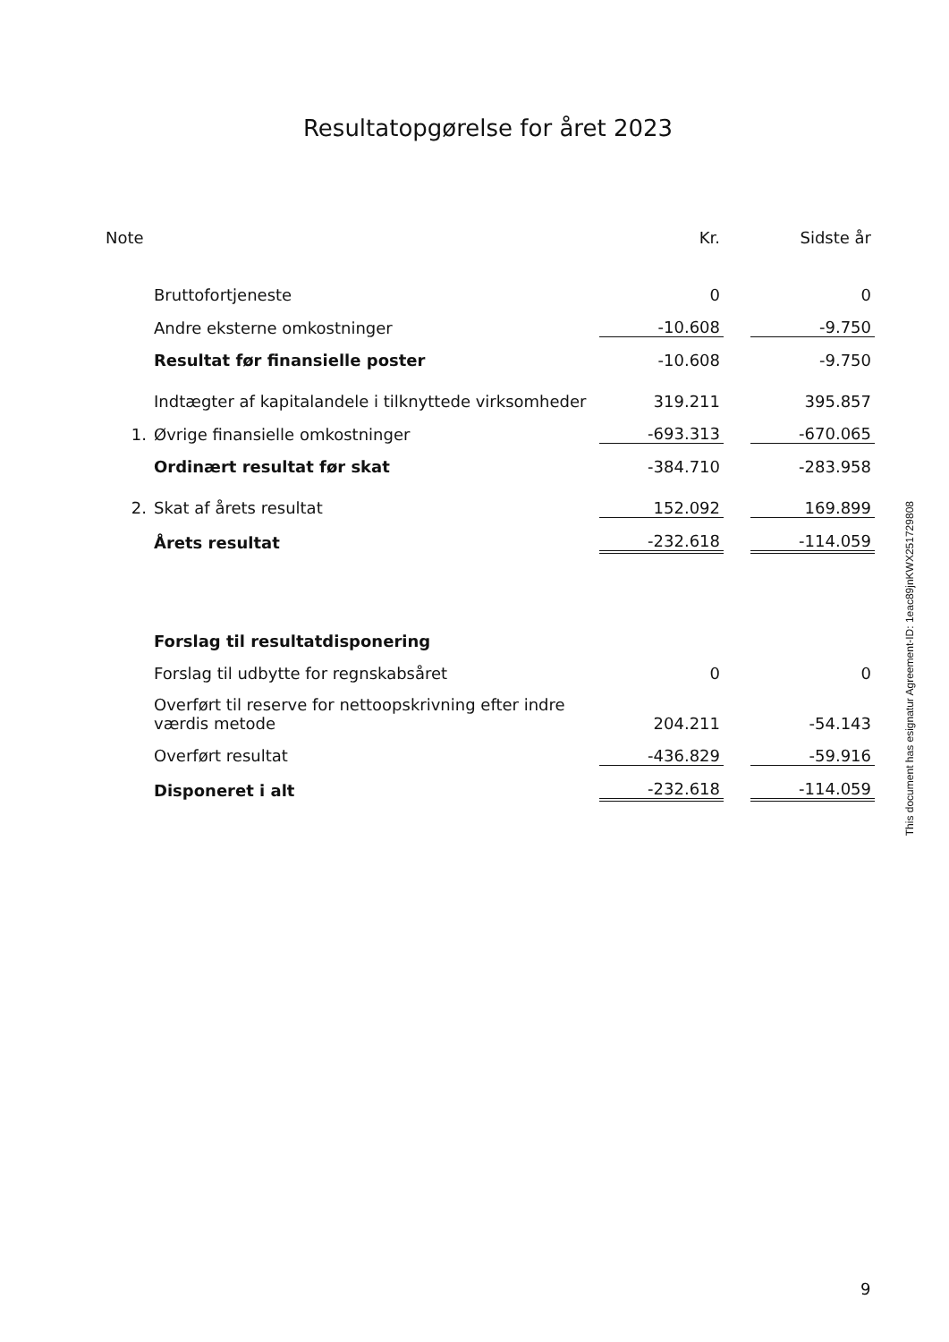Resultatopgørelse for året 2023
| Note | | Kr. | | Sidste år |
| --- | --- | --- | --- | --- |
| | Bruttofortjeneste | 0 | | 0 |
| | Andre eksterne omkostninger | -10.608 | | -9.750 |
| | Resultat før finansielle poster | -10.608 | | -9.750 |
| | Indtægter af kapitalandele i tilknyttede virksomheder | 319.211 | | 395.857 |
| 1. | Øvrige finansielle omkostninger | -693.313 | | -670.065 |
| | Ordinært resultat før skat | -384.710 | | -283.958 |
| 2. | Skat af årets resultat | 152.092 | | 169.899 |
| | Årets resultat | -232.618 | | -114.059 |
| | Forslag til resultatdisponering | | | |
| | Forslag til udbytte for regnskabsåret | 0 | | 0 |
| | Overført til reserve for nettoopskrivning efter indre værdis metode | 204.211 | | -54.143 |
| | Overført resultat | -436.829 | | -59.916 |
| | Disponeret i alt | -232.618 | | -114.059 |
This document has esignatur Agreement-ID: 1eac89jnKWX251729808
9